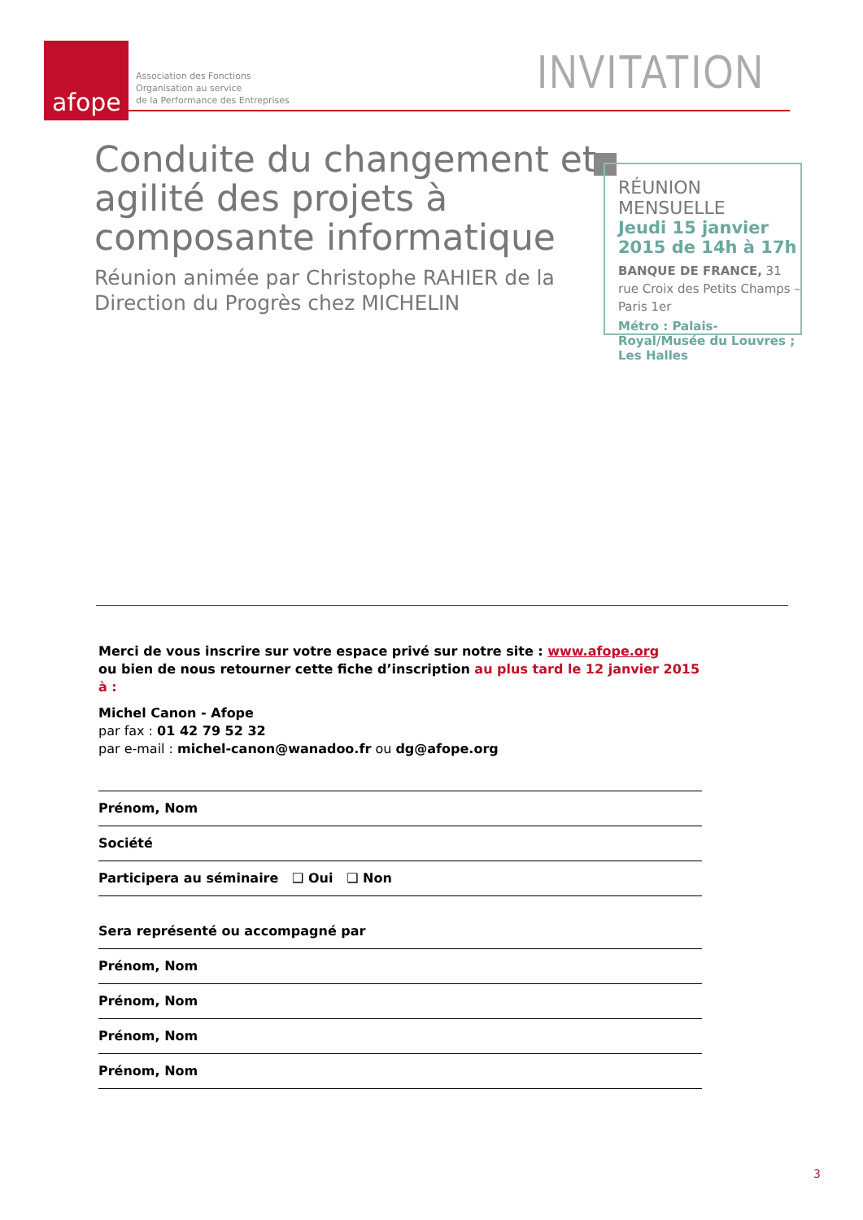afope
Association des Fonctions
Organisation au service
de la Performance des Entreprises
INVITATION
Conduite du changement et agilité des projets à composante informatique
Réunion animée par Christophe RAHIER de la Direction du Progrès chez MICHELIN
RÉUNION MENSUELLE
Jeudi 15 janvier 2015 de 14h à 17h
BANQUE DE FRANCE, 31 rue Croix des Petits Champs – Paris 1er
Métro : Palais-Royal/Musée du Louvres ; Les Halles
Merci de vous inscrire sur votre espace privé sur notre site : www.afope.org
ou bien de nous retourner cette fiche d’inscription au plus tard le 12 janvier 2015 à :
Michel Canon - Afope
par fax : 01 42 79 52 32
par e-mail : michel-canon@wanadoo.fr ou dg@afope.org
Prénom, Nom
Société
Participera au séminaire ❑ Oui ❑ Non
Sera représenté ou accompagné par
Prénom, Nom
Prénom, Nom
Prénom, Nom
Prénom, Nom
3